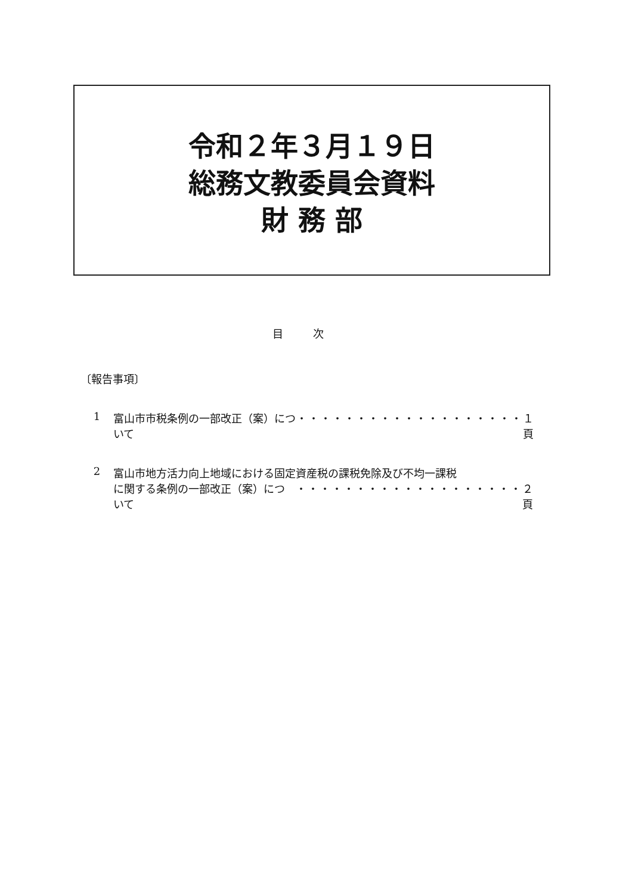令和２年３月１９日
総務文教委員会資料
財 務 部
目次
〔報告事項〕
1 富山市市税条例の一部改正（案）について ・・・・・・・・・・・・・・・・・・・ １ 頁
2 富山市地方活力向上地域における固定資産税の課税免除及び不均一課税
に関する条例の一部改正（案）について ・・・・・・・・・・・・・・・・・・・ ２ 頁